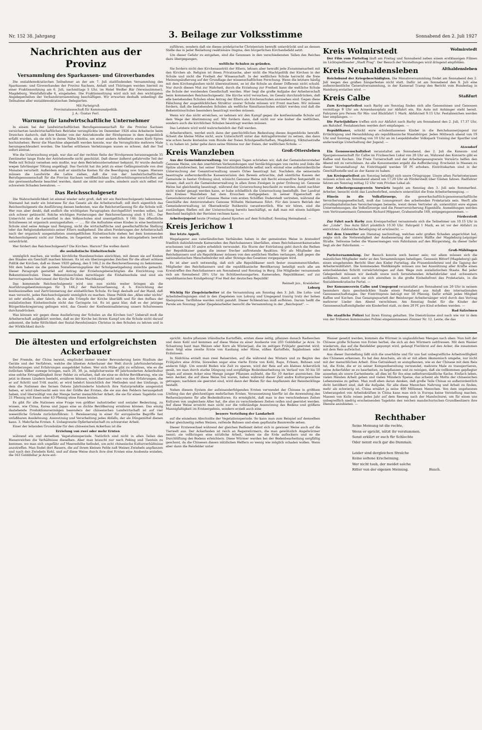Nr. 152 38. Jahrgang 3. Beilage zur Volksstimme Sonnabend den 2. Juli 1927
Nachrichten aus der Provinz
Versammlung des Sparkassen- und Giroverbandes
Die sozialdemokratischen Teilnehmer an der am 7. Juli stattfindenden Versammlung des Sparkassen- und Giroverbandes der Provinz Sachsen, Anhalt und Thüringen werden hiermit zu einer Fraktionssitzung am 6. Juli, nachmittags 5 Uhr, im Hotel Weißer Bär (Vereinszimmer), Magdeburg, Weinfaßstraße 6, eingeladen. Die Fraktionssitzung wird sich mit den wichtigsten Angelegenheiten der Verbandsversammlung beschäftigen. Wir erwarten deshalb unbedingt die Teilnahme aller sozialdemokratischen Delegierten.
Mit Parteigruß
Provinzialausschuß für Kommunalpolitik.
J. A.: Gustav Ferl.
Warnung für landwirtschaftliche Unternehmer
In einem bei der landwirtschaftlichen Berufsgenossenschaft für die Provinz Sachsen versicherten landwirtschaftlichen Betriebe verunglückte im Dezember 1926 eine Arbeiterin beim Dreschen dadurch, daß ihre Kleider von der Antriebswelle der Strohpresse in dem Augenblick erfaßt wurden, als sie sich in deren Nähe bückte, um einer andern Arbeiterin einen Korb Spreu hochzuheben. Bevor die Maschine abgestellt werden konnte, war die Verunglückte mehrere Male herumgeschleudert worden. Die hierbei erlittenen Verletzungen waren so schwer, daß der Tod sofort eintrat.
Wie die Untersuchung ergab, war das auf der rechten Seite der Strohpresse herausragende 35 Zentimeter lange Ende der Antriebswelle nicht geschützt. Daß dieser äußerst gefahrvolle Teil der Welle mit Schutz versehen sein mußte, war dem Betriebsunternehmer bekannt. Er wurde deshalb wegen fahrlässiger Tötung angeklagt. Das Gericht hat ihn jetzt zu einer Gefängnisstrafe von drei Monaten verurteilt. Außerdem muß er sämtliche Kosten für die Beerdigung usw. tragen. Hieraus müssen die Landwirte die Lehre ziehen, daß die von der landwirtschaftlichen Berufsgenossenschaft für die Provinz Sachsen veröffentlichten Unfallverhütungsvorschriften auf das gewissenhafteste beachtet werden, damit sie nicht nur andre, sondern auch sich selbst vor schwerem Schaden bewahren. —
Das Reichsschulgesetz
Die Wahrscheinlichkeit ist einmal wieder sehr groß, daß wir ein Reichsschulgesetz bekommen. Niemand hat mehr ein Interesse für das Gesetz als die Arbeiterschaft; soll doch eigentlich das Reichsschulgesetz die Ausführung dessen bedeuten, was die Reichsverfassung für die Schule will. Wer nun aber denkt, daß endlich die wichtigsten Paragraphen durchgeführt werden sollen, hat sich schwer getäuscht. Solche wichtigen Forderungen der Reichsverfassung sind: § 145... Der Unterricht und die Lernmittel in den Volksschulen sind unentgeltlich. § 146: Das öffentliche Schulwesen ist organisch auszugestalten. — ..... für die Aufnahme eines Kindes in eine bestimmte Schule sind seine Anlage und Neigung, nicht die wirtschaftliche und gesellschaftliche Stellung oder das Religionsbekenntnis seiner Eltern maßgebend. Die alten Forderungen der Arbeiterschaft nach der organisch ausgestalteten unentgeltlichen Einheitsschule stehen bei dem kommenden Reichsschulgesetz nicht zur Debatte, im Gegenteil, sie werden von den Antragstellern bewußt unterdrückt.
Wer fordert das Reichsschulgesetz? Die Kirchen. Warum? Sie wollen damit
die sozialistische Einheitsschule
unmöglich machen, sie wollen kirchliche Standesschulen einrichten, mit denen sie auf Kosten des Staates ein Geschäft machen können. Es ist ein überzeugendes Zeichen für die allzeit schlaue Politik der Kirchen, daß es ihnen 1920 gelang, den § 146,2 in die Reichsverfassung zu bekommen. Mit dem haben sie die ganzen Sozialisierungspläne der Schulgesetzgebung zunichte gemacht. Dieser Paragraph gestattet auf Antrag der Erziehungsberechtigten die Einrichtung von Bekenntnisschulen. Diese Bekenntnisschulen zerschlagen die Einheitsschule und sind ein hervorragendes Instrument der Kirche für ihren Machtkampf.
Das kommende Reichsschulgesetz wird uns nun nichts weiter bringen als die Ausführungsbestimmungen für § 146,2 der Reichsverfassung, d. h. Einrichtung der konfessionellen und Zertrümmerung der einheitlichen Schule. Es liegt deshalb auf der Hand, daß man versucht, jedes Reichsschulgesetz unmöglich zu machen. Diese Politik des „Alles oder nichts" ist sehr einfach, aber falsch, da sie alle Trümpfe der Kirche überläßt und für den Aufbau der sozialistischen Einheitsschule nicht das Geringste tut. Es ist ganz klar, daß es der jetzigen Bürgerblockregierung gelingen wird, das Gesetz der Konfessionalisierung unsers Schulwesens durchzudrücken.
Was können wir gegen diese Auslieferung der Schulen an die Kirchen tun? Ueberall muß die Arbeiterschaft aufgeklärt werden, daß es der Kirche bei ihrem Kampf um die Schule nicht darauf ankommt, die hohe Sittlichkeit des Sozial-Revolutionärs Christus in den Schulen zu lehren und in der Wirklichkeit durch-
zuführen, sondern daß sie dieses proletarische Christentum bewußt unterdrückt und an dessen Stelle das in jeder Beziehung reaktionäre Dogma, den bürgerlichen Kirchenbefehl setzt.
Um dieser Gefahr zu entgehen, sind die Genossen in den verschiedensten Teilen des Reiches dazu übergegangen,
weltliche Schulen zu gründen.
Sie fordern nicht den Kirchenaustritt der Eltern, lehnen aber bewußt jede Zusammenarbeit mit den Kirchen ab. Religion ist ihnen Privatsache, aber nicht die Machtpolitik der Kirchen in der Schule und nicht die Freiheit der Wissenschaft. In der weltlichen Schule herrscht die freie Meinungsäußerung auf der Grundlage der wissenschaftlichen Forschung. Wenn die letztere häufig mit dem Kirchenglauben nicht übereinstimmt, so ist die Schule an dieser Differenz nicht schuld. Nur durch diesen Mut zur Wahrheit, durch die Erziehung zur Freiheit kann die weltliche Schule die Schule der werdenden Gesellschaft werden. Hier liegt die große Aufgabe der Arbeiterschaft beim kommenden Reichsschulgesetz. Die Kirche wird versuchen, im Gesetz durchzudrücken, daß alle bestehenden Schulen ohne Antrag der Eltern als Kirchenschulen anzusehen sind. Gegen diese Fälschung der augenblicklichen Struktur unsrer Schule müssen wir Front machen. Wir müssen fordern, daß die bestehenden Schulen als weltliche Simultanschulen erklärt werden und daß die Bekenntnisschulen besonders beantragt werden müssen.
Wenn wir das nicht erreichen, so nehmen wir den Kampf gegen die konfessionelle Schule auf dem Wege der Abstimmung auf. Wir fordern dann, daß nicht nur wie bisher die weltlichen, sondern auch die kirchlichen Schulen beantragt werden müssen.
Das Letztere wird wohl wahrscheinlich der Fall werden.
Arbeitereltern, werdet euch dann der geschichtlichen Bedeutung dieses Augenblicks bewußt. Scheut die kleine Mühe nicht, eure Unterschrift unter das Antragsformular zu setzen, das dann wie schon heute kostenlos vom Bunde der freien Schulgesellschaften, Magdeburg, Viktoriastraße 5, zu haben ist. Jeder gebe dann seine Stimme nur der freien, der weltlichen Schule. —
Kreis Wanzleben Groß-Ottersleben
Aus der Gemeindeverwaltung. Vor einigen Tagen schrieben wir, daß der Gemeindevorsteher Genosse Heine, um den unerhörten Verleumdungen und Verdächtigungen von rechts und links die Spitze abzubrechen, bei seiner Dienstaufsichtsbehörde selbst noch einmal eine außerordentliche Untersuchung der Gesamtverwaltung unsers Ortes beantragt hat. Nachdem die seinerzeits beantragte außerordentliche Kassenrevision den Beweis erbrachte, daß sämtliche Kassen der Gemeinde in bester Ordnung sind, wünscht Genosse Heine mit Recht einwandfrei festgestellt zu wissen, daß auch die Gemeindeverwaltung in allen ihren Zweigen in guter Ordnung ist. Genosse Heine hat gleichzeitig beantragt, während der Untersuchung beurlaubt zu werden, damit nachher nicht wieder gesagt werden kann, er habe schließlich die Untersuchung beeinflußt. Der Landrat des Kreises Wanzleben hat dem Ersuchen stattgegeben. In seiner Eigenschaft als Gemeindevorsteher wird Genosse Heine vom ersten Schöffen Duderstedt vertreten, während die Geschäfte des Amtsvorstehers Genosse Wilhelm Heinemann führt. Für den innern Betrieb der Gemeindeverwaltung ist Obersekretär Rutkewitz verantwortlich. Wie wir hören, sind die zuständigen Stellen mit der Untersuchung bereits beschäftigt, so daß man mit einem baldigen Bescheid bezüglich der Revision rechnen kann. —
Arbeiterjugend heute (Freitag) abend Sporten auf dem Schulhof; Sonntag Heimabend. —
Kreis Jerichow 1
Der letzte Appell.
Wegelagerer aus vaterländischen Verbänden haben in der gemeinsten Weise in Arensdorf friedlich dahinfahrende Kameraden des Reichsbanners überfallen, einen Reichsbannerkameraden erschossen und 10 andre erheblich verwundet. Ein Sturm der Entrüstung geht durch die Reihen der Republikaner gegen die immer frecher auftretende Reaktion. Wir als Mitglieder des Reichsbanners und als Republikaner müssen von den amtlichen Stellen verlangen, daß gegen die nationalistischen Meuchelmörder mit aller Strenge des Gesetzes vorgegangen wird.
Es ist aber auch notwendig, daß sich alle Republikaner noch fester zusammenschließen. Mitglieder des Reichsbanners und die republikanische Bevölkerung beteiligt euch alle am Kreistreffen des Reichsbanners am Sonnabend und Sonntag in Burg. Die Mitglieder versammeln sich am Sonnabend 20½ Uhr im Schützenhausgarten. Kameraden, Republikaner, auf zur republikanischen Kundgebung! Frei Heil der deutschen Republik!
Reimelt jun., Kreisleiter.
Loburg
Wichtig für Ziegeleiarbeiter ist die Versammlung am Sonntag den 3. Juli. Die Lohn- und Arbeitsbedingungen sind in den Ziegeleien von Loburg und Umgegend traurig trotz der hohen Steinpreise. Tariflöhne werden nicht gezahlt. Dieser Schlendrian muß aufhören. Darum heißt die Parole am Sonntag: Jeder Ziegeleiarbeiter besucht die Versammlung in der „Reichspost". —
Kreis Wolmirstedt Wolmirstedt
Der Film vom Parteitag läuft am Freitag und Sonnabend neben einem erstklassigen Filmen im Lichtspieltheater „Stadt Prag". Der Besuch der Vorstellungen wird dringend empfohlen.
Kreis Neuhaldensleben Althaldensleben
Reichsbund der Kriegsbeschädigten. Die Monatsversammlung findet am Sonnabend den 2. Juli wegen des großen Sängerfestes nicht statt. Dafür ist am Sonnabend den 9. Juli eine außerordentliche Generalversammlung, in der Kamerad Tramp den Bericht vom Bundestag in Hamburg erstatten wird. —
Kreis Calbe Staßfurt
Zum Kreisparteifest nach Barby am Sonntag finden sich alle Genossinnen und Genossen vormittags 9 Uhr am Armenhausplatz zur Abfahrt ein. Ein Auto mit Anhänger steht bereit. Fahrpreis pro Person für Hin- und Rückfahrt 1 Mark. Abfahrzeit 9.15 Uhr. Festabzeichen werden hier empfangen. —
Die Parteijubilare treffen sich zur Abfahrt nach Barby am Sonnabend den 2. Juli, 17.37 Uhr, am Bahnhof. Festabzeichen werden dort empfangen. —
Republikaner, schickt eure schulentlassenen Kinder in die Reichsbannerjugend zur Ertüchtigung und Heranbildung als republikanische Staatsbürger. Jeden Mittwoch abend von 19 Uhr und Sonntag vormittag von 10 Uhr an im Leopoldshaller Volkspark Training der Sportler und anderweitige Unterhaltung der Jugend. —
Atzendorf
Ein Genossenschaftsfest veranstaltet am Sonnabend, des 2. Juli die Konsum- und Spargenossenschaft für Calbe im Frickeschen Lokal von 20 Uhr an. Während des Konzerts gibt es Kaffee und Kuchen. Die Freie Turnerschaft und der Arbeitergesangverein Vorwärts helfen den Abend mit zu verschönen. An alle Konsumenten ergeht die Aufforderung: Erscheint in Massen zu dieser Veranstaltung! An Eintrittsgeld werden 50 Pf. erhoben. Eintrittskarten sind in der Geschäftsstelle und an der Kasse zu haben.
Am Kreisparteifest am Sonntag beteiligt sich unsre Ortsgruppe. Unsre alten Parteiveteranen müssen schon am Sonnabend abend um 17.29 Uhr ab Förderstedt über Güsten fahren. Radfahrer fahren am Sonntag mittag 12 Uhr vom Frickes Lokal ab.
Der Arbeitergesangverein Vorwärts begeht am Sonntag den 3. Juli sein Sommerfest. Arbeiter, besucht nicht das Landwehrfest, sondern unterstützt die freie Arbeiterbewegung. —
Hinein in die Volksfürsorge, die gewerkschaftlich-genossenschaftliche Versicherungsgesellschaft, muß das Losungswort des arbeitenden Proletariats sein. Werft alle privatkapitalistischen Versicherungen beiseite, weist deren Vertreter ab, unterstützt eure eignen Unternehmungen, die Volksfürsorge und die Feuerversicherung Eigenhilfe. Anmeldungen werden vom Vertrauensmann Genossen Richard Höppner, Grabenstraße 169, entgegengenommen. —
Förderstedt
Zur Fahrt nach Barby zum Kreisparteifest versammeln sich die Teilnehmer um 10.15 Uhr in der „Linde". Das Auto fährt pünktlich 10.30 Uhr. Fahrgeld 1 Mark, es ist vor der Abfahrt zu entrichten. Zahlreiche Beteiligung ist erwünscht. —
Bei dem Unwetter am Dienstag nachmittag, welches sehr großen Schaden angerichtet hat, zeigte sich die Notwendigkeit der Ausbesserung der untern Hälfte der Magdeburg-Leipziger Straße. Teilweise liefen die Wassermengen vom Fahrdamm auf den Bürgersteig, da dieser tiefer liegt als der Fahrdamm. —
Groß-Mühlingen
Parteiversammlung. Der Besuch konnte noch besser sein; vor allem müssen sich die männlichen Mitglieder mehr an den Versammlungen beteiligen. Genossin Bittorf (Magdeburg) gab einen eingehenden Bericht über den Kieler Parteitag, die Frauenkonferenz und die Tagung der Arbeiterwohlfahrt. Die kommenden Wahlkämpfe müssen uns bei Ausnützung aller Kräfte einen entscheidenden Schritt vorwärtsbringen auf dem Wege zum sozialistischen Staate. Bei jeder Gelegenheit müssen wir deshalb unsre noch fernstehenden Arbeitsbrüder und -schwestern aufklären, damit auch sie sich einreihen in die große Einheitsfront des Proletariats, in die Sozialdemokratische Partei. —
Der Konsumverein Calbe und Umgegend veranstaltet am Sonnabend um 20 Uhr in seinem besonders dazu geschmückten Saale einen Festabend aus Anlaß des internationalen Genossenschaftstages. Der Eintrittspreis beträgt nur 50 Pfennig. Dafür erhält jedes Mitglied Kaffee und Kuchen. Das Gesangsquartett der Beinburger Arbeitersänger wird durch den Vortrag mehrerer Lieder den Abend verschönen. Am Sonntag findet für die Kinder der Genossenschaftsmitglieder ein Kinderfest statt, zu dem 20 Pf. pro Kind erhoben werden. —
Bad Salzelmen
Die staatliche Polizei hat ihren Einzug gehalten. Die Diensträume sind nach wie vor in dem von der früheren kommunalen Polizei eingenommenen Zimmer Nr. 12. Leute, die das
Die ältesten und erfolgreichsten Ackerbauer
Der Fremde, der China bereist, empfindet immer wieder Bewunderung beim Studium der Geräte und der Verfahren, welche die ältesten Ackerbauer der Welt durch jahrhundertelange Anforderungen und Erfahrungen ausgebildet haben. Wer sich Mühe gibt zu erfahren, wie es die östlichen Völker zuwege bringen, nach 20, 30, ja, möglicherweise 40 Jahrhunderten Ackerkultur eine solche Ertragsfähigkeit ihrer Felder zu erhalten, daß sie eine so dichte Bevölkerung, wie sie jetzt in diesen Ländern besteht, ernähren können, wird überrascht sein von den Erfahrungen, die er auf Schritt und Tritt macht; er wird belehrt hinsichtlich der Methoden und des Umfangs, in dem die Nationen des fernen Ostens Jahrhunderte hindurch ihre Naturprodukte ausgenutzt haben, er wird überrascht sein von der Größe der Ernten, die sie aus den Feldern herausgeholt haben, und überwältigt von der Menge harter menschlicher Arbeit, die sie für einen Tagelohn von 21 Pfennig mit Essen oder 63 Pfennig ohne Essen leisten.
Es gibt für alle Nationen eine Frage von größter industrieller und sozialer Bedeutung, zu wissen, wie China, Korea und Japan eine so dichte Bevölkerung ernähren können. Das einzig dastehende Produktionsvermögen besonders der chinesischen Landwirtschaft ist auf vier wesentliche Gründe zurückzuführen: 1. Bewässerung in einer für europäische Begriffe fast unfaßbaren Ausdehnung. Ausnutzung und Verarbeitung jedes Abfalls, der als Düngemittel dienen kann. 3. Mehrfache Ernten. 4. Unbegrenzte Opferbereitschaft zu schwerster Arbeit.
Einer der leitenden Grundsätze für den chinesischen Ackerbau ist die
Erzielung von zwei oder mehr Ernten
während ein und derselben Vegetationsperiode. Natürlich sind nicht in allen Teilen des Riesenreiches die Verhältnisse dieselben. Aber man braucht nur nach Peking und Tientsin zu kommen, wo man sich ungefähr auf Meereshöhe befindet, um echt chinesische Kulturverhältnisse anzutreffen. Man findet dort Bauern, die auf ihrem kleinen Felde naß Weizen Zwiebeln anpflanzen und nach den Zwiebeln Kohl, und auf diese Weise durch ihre drei Ernten eine Ausbeute erzielen, die 163 Golddollar je Acre ent-
spricht. Andre pflanzen irländische Kartoffeln, ernten diese zeitig, pflanzen danach Radieschen und dann Kohl und kommen auf diese Weise zu einer Ausbeute von 203 Golddollar je Acre. In Schantung baut man Weizen oder Korn als Winterjaat, die im zeitigen Frühjahr geerntet wird; dann folgt eine zweite Ernte von Kaoliang oder Hirse, süßen Kartoffeln, Sojabohnen oder Erdnüssen.
In Südchina erzielt man zwei Reisernten, auf die während des Winters und zu Beginn des Frühjahrs eine dritte, bisweilen sogar eine vierte Ernte von Kohl, Raps, Erbsen, Bohnen und anderm folgt. Um sowohl Boden wie Zeit zu sparen, wird der Reis auf ein kleines Ackerstück gesät, wo man durch starke Düngung und sorgfältige Bodenbearbeitung im Verlauf von 30 bis 50 Tagen auf einem Acker eine Menge junger Pflanzen aufzieht, die für 10 Aecker ausreichen. Die neun Aecker, die auf diese Weise frei waren, haben während dieser Zeit andre Kulturgewächse getragen; nachdem sie geerntet sind, wird dann der Boden für das Anpflanzen der Reisstecklinge bestellt.
Neben diesem System der aufeinanderfolgenden Ernten verwendet der Chinese in größtem Umfang das der gleichzeitigen mehrfachen Ernten. Voraussetzung hierfür ist die Anwendung des Reihensäsystems für alle Bodenkulturen. Es ermöglicht, daß man in den verschiedenen Zeiten Kulturen von ungleichem Alter hat, die also zu verschiedenen Zeiten reifen und geerntet werden. Auf diese Weise erreicht man nicht nur die vollständige Ausnutzung des Bodens und größere Mannigfaltigkeit im Ernteergebnis, sondern erzielt auch eine
bessere Verteilung der Landarbeit
auf die einzelnen Abschnitte der Vegetationsperiode. So kann man zum Beispiel auf demselben Acker gleichzeitig reifen Weizen, reifende Bohnen und eben gepflanzte Baumwolle sehen.
Dieser Erntewechsel während der gleichen Reifezeit dehnt sich in gewisser Weise auch auf die Tierwelt aus. Der Ackerboden ist reich an Regenwürmern, die man gewöhnlich Angelwürmer nennt; sie vollbringen eine nützliche Arbeit, indem sie die Erde auflockern und so die Durchlüftung des Bodens erleichtern. Diese Würmer werden bei der Bodenbearbeitung sorgfältig geschont, da die Chinesen diesen nützlichen Helfern so wenig wie möglich schaden wollen. Wenn aber dann die Reisfelder unter
Wasser gesetzt werden, kommen die Würmer in unglaublichen Mengen nach oben. Nun holt der Chinese große Scharen von Enten herbei, die sich an den Würmern sattfressen. Mit dem Wasser wiederum, das auf die Reisfelder gepumpt wird, gelangt Fischbrut auf den Acker, die zusammen mit dem Reis aufwächst.
Aus dieser Darstellung läßt sich die unerhörte und für uns fast unbegreifliche Arbeitswilligkeit des Chinesen erkennen. Es hat den Anschein, als ob er mit allem ökonomisch umgehe, nur nicht mit der menschlichen Arbeit. Eine Getreideart so anzupflanzen, wie es der Chinese mit dem Reis tut, die Erde, die er zu seiner Kompostbereitung verwendet, mehrere Male zu transportieren, seine Ackerfelder so zu bearbeiten, zu bepflanzen und zu reinigen, daß sie vollkommen gepflegter aussehen als unsre Gartenbeete; all dies ist für ihn eine selbstverständliche Sache. Einfach leben, vielen Händen Arbeit geben und vielen Mündern Speise, das scheint als Motto der chinesischen Lebensweise zu gelten. Man muß eben daran denken, daß große Teile Chinas so außerordentlich dicht bevölkert sind, daß die Aufgabe, für alle diese Menschen Nahrung und Arbeit zu finden, mehr als schwierig ist. China ernährt ja seine 400 Millionen Menschen. Von dem ungeheuren Ueberangebot von Arbeitskräften in China kann man sich in Europa keine Vorstellung machen. Massen von Kulis reisen jedes Jahr auf dem Seeweg nach der Mandschurei, um für einen uns unbegreiflich niedrig erscheinenden Tagelohn den reichen mandschurischen Grundbesitzern ihre Dienste anzubieten. —
Rechthaber
Seine Meinung ist die rechte,
Wenn er spricht, nützt ihr verstummen.
Sonst erklärt er euch für Schlechte
Oder nennt euch gar die Dummen.
Leider sind dergleichen Strolche
Keine seltene Erscheinung.
Wer nicht taub, der meidet solche
Ritter von der eigenen Meinung. Busch.